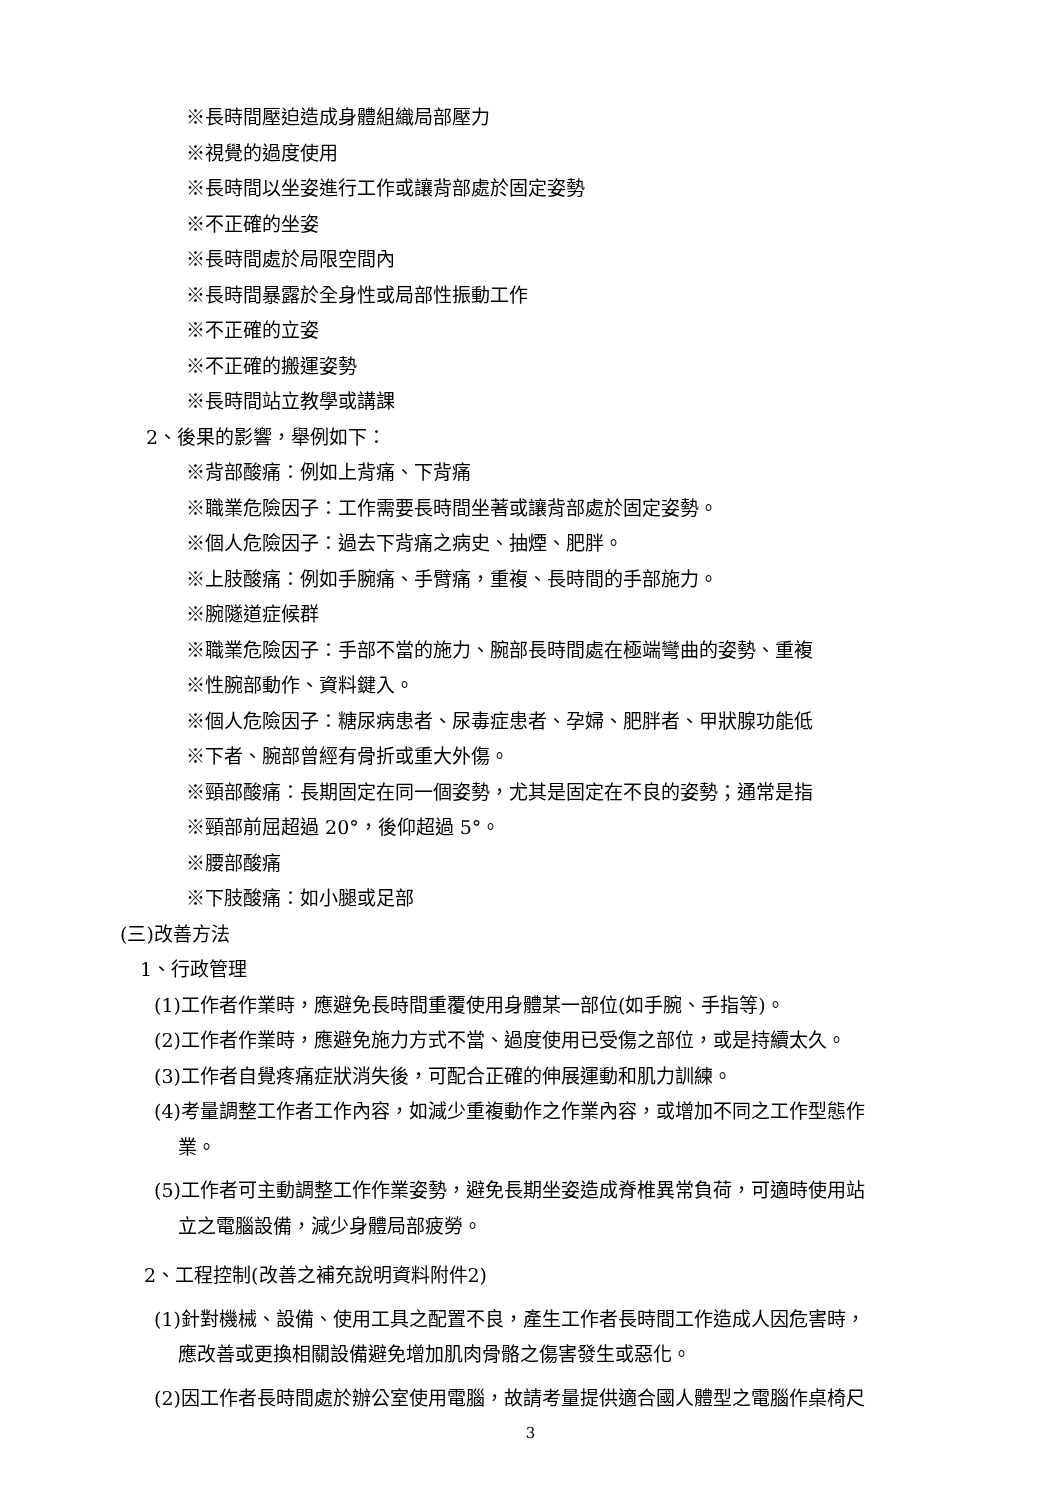※長時間壓迫造成身體組織局部壓力
※視覺的過度使用
※長時間以坐姿進行工作或讓背部處於固定姿勢
※不正確的坐姿
※長時間處於局限空間內
※長時間暴露於全身性或局部性振動工作
※不正確的立姿
※不正確的搬運姿勢
※長時間站立教學或講課
2、後果的影響，舉例如下：
※背部酸痛：例如上背痛、下背痛
※職業危險因子：工作需要長時間坐著或讓背部處於固定姿勢。
※個人危險因子：過去下背痛之病史、抽煙、肥胖。
※上肢酸痛：例如手腕痛、手臂痛，重複、長時間的手部施力。
※腕隧道症候群
※職業危險因子：手部不當的施力、腕部長時間處在極端彎曲的姿勢、重複
※性腕部動作、資料鍵入。
※個人危險因子：糖尿病患者、尿毒症患者、孕婦、肥胖者、甲狀腺功能低
※下者、腕部曾經有骨折或重大外傷。
※頸部酸痛：長期固定在同一個姿勢，尤其是固定在不良的姿勢；通常是指
※頸部前屈超過 20°，後仰超過 5°。
※腰部酸痛
※下肢酸痛：如小腿或足部
(三)改善方法
1、行政管理
(1)工作者作業時，應避免長時間重覆使用身體某一部位(如手腕、手指等)。
(2)工作者作業時，應避免施力方式不當、過度使用已受傷之部位，或是持續太久。
(3)工作者自覺疼痛症狀消失後，可配合正確的伸展運動和肌力訓練。
(4)考量調整工作者工作內容，如減少重複動作之作業內容，或增加不同之工作型態作
業。
(5)工作者可主動調整工作作業姿勢，避免長期坐姿造成脊椎異常負荷，可適時使用站
立之電腦設備，減少身體局部疲勞。
2、工程控制(改善之補充說明資料附件2)
(1)針對機械、設備、使用工具之配置不良，產生工作者長時間工作造成人因危害時，
應改善或更換相關設備避免增加肌肉骨骼之傷害發生或惡化。
(2)因工作者長時間處於辦公室使用電腦，故請考量提供適合國人體型之電腦作桌椅尺
3